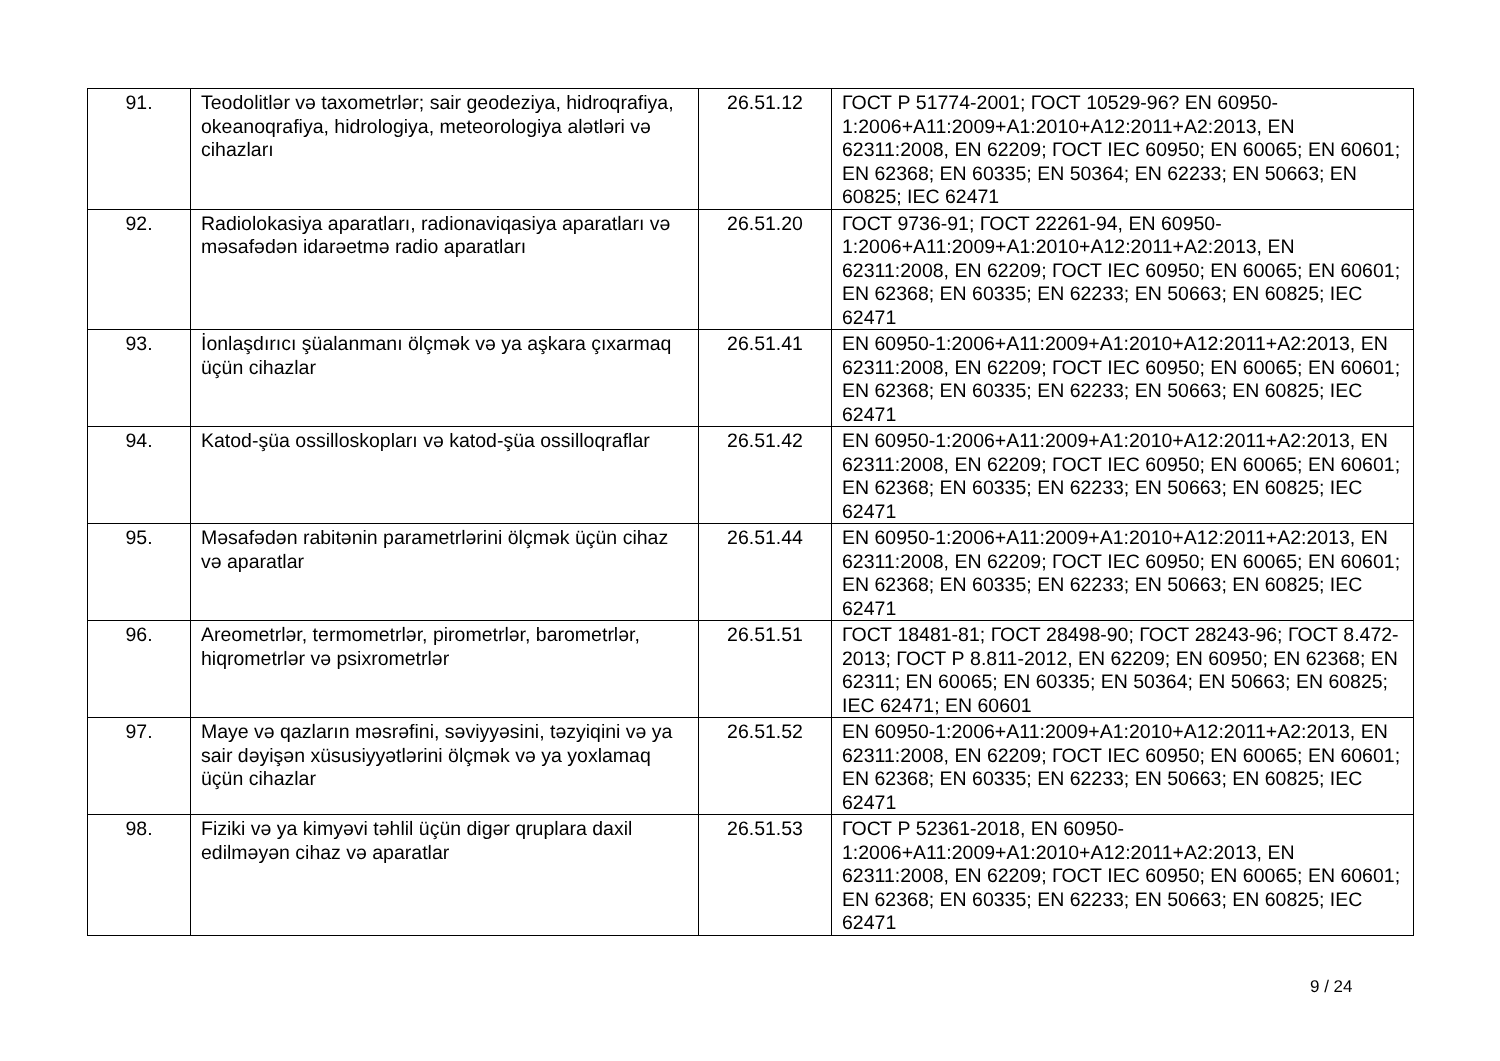| 91. | Teodolitlər və taxometrlər; sair geodeziya, hidroqrafiya, okeanoqrafiya, hidrologiya, meteorologiya alətləri və cihazları | 26.51.12 | ГОСТ Р 51774-2001; ГОСТ 10529-96? EN 60950-1:2006+A11:2009+A1:2010+A12:2011+A2:2013, EN 62311:2008, EN 62209; ГОСТ IEC 60950; EN 60065; EN 60601; EN 62368; EN 60335; EN 50364; EN 62233; EN 50663; EN 60825; IEC 62471 |
| 92. | Radiolokasiya aparatları, radionaviqasiya aparatları və məsafədən idarəetmə radio aparatları | 26.51.20 | ГОСТ 9736-91; ГОСТ 22261-94, EN 60950-1:2006+A11:2009+A1:2010+A12:2011+A2:2013, EN 62311:2008, EN 62209; ГОСТ IEC 60950; EN 60065; EN 60601; EN 62368; EN 60335; EN 62233; EN 50663; EN 60825; IEC 62471 |
| 93. | İonlaşdırıcı şüalanmanı ölçmək və ya aşkara çıxarmaq üçün cihazlar | 26.51.41 | EN 60950-1:2006+A11:2009+A1:2010+A12:2011+A2:2013, EN 62311:2008, EN 62209; ГОСТ IEC 60950; EN 60065; EN 60601; EN 62368; EN 60335; EN 62233; EN 50663; EN 60825; IEC 62471 |
| 94. | Katod-şüa ossilloskopları və katod-şüa ossilloqraflar | 26.51.42 | EN 60950-1:2006+A11:2009+A1:2010+A12:2011+A2:2013, EN 62311:2008, EN 62209; ГОСТ IEC 60950; EN 60065; EN 60601; EN 62368; EN 60335; EN 62233; EN 50663; EN 60825; IEC 62471 |
| 95. | Məsafədən rabitənin parametrlərini ölçmək üçün cihaz və aparatlar | 26.51.44 | EN 60950-1:2006+A11:2009+A1:2010+A12:2011+A2:2013, EN 62311:2008, EN 62209; ГОСТ IEC 60950; EN 60065; EN 60601; EN 62368; EN 60335; EN 62233; EN 50663; EN 60825; IEC 62471 |
| 96. | Areometrlər, termometrlər, pirometrlər, barometrlər, hiqrometrlər və psixrometrlər | 26.51.51 | ГОСТ 18481-81; ГОСТ 28498-90; ГОСТ 28243-96; ГОСТ 8.472-2013; ГОСТ Р 8.811-2012, EN 62209; EN 60950; EN 62368; EN 62311; EN 60065; EN 60335; EN 50364; EN 50663; EN 60825; IEC 62471; EN 60601 |
| 97. | Maye və qazların məsrəfini, səviyyəsini, təzyiqini və ya sair dəyişən xüsusiyyətlərini ölçmək və ya yoxlamaq üçün cihazlar | 26.51.52 | EN 60950-1:2006+A11:2009+A1:2010+A12:2011+A2:2013, EN 62311:2008, EN 62209; ГОСТ IEC 60950; EN 60065; EN 60601; EN 62368; EN 60335; EN 62233; EN 50663; EN 60825; IEC 62471 |
| 98. | Fiziki və ya kimyəvi təhlil üçün digər qruplara daxil edilməyən cihaz və aparatlar | 26.51.53 | ГОСТ Р 52361-2018, EN 60950-1:2006+A11:2009+A1:2010+A12:2011+A2:2013, EN 62311:2008, EN 62209; ГОСТ IEC 60950; EN 60065; EN 60601; EN 62368; EN 60335; EN 62233; EN 50663; EN 60825; IEC 62471 |
9 / 24